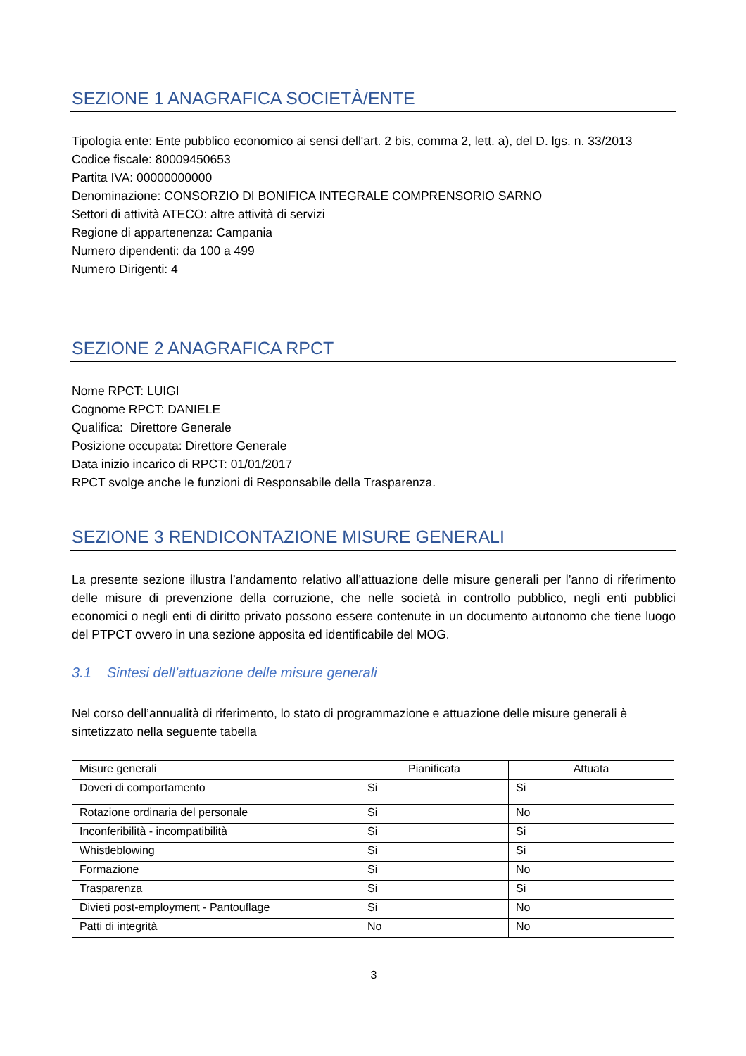SEZIONE 1 ANAGRAFICA SOCIETÀ/ENTE
Tipologia ente: Ente pubblico economico ai sensi dell'art. 2 bis, comma 2, lett. a), del D. lgs. n. 33/2013
Codice fiscale: 80009450653
Partita IVA: 00000000000
Denominazione: CONSORZIO DI BONIFICA INTEGRALE COMPRENSORIO SARNO
Settori di attività ATECO: altre attività di servizi
Regione di appartenenza: Campania
Numero dipendenti: da 100 a 499
Numero Dirigenti: 4
SEZIONE 2 ANAGRAFICA RPCT
Nome RPCT: LUIGI
Cognome RPCT: DANIELE
Qualifica: Direttore Generale
Posizione occupata: Direttore Generale
Data inizio incarico di RPCT: 01/01/2017
RPCT svolge anche le funzioni di Responsabile della Trasparenza.
SEZIONE 3 RENDICONTAZIONE MISURE GENERALI
La presente sezione illustra l’andamento relativo all’attuazione delle misure generali per l’anno di riferimento delle misure di prevenzione della corruzione, che nelle società in controllo pubblico, negli enti pubblici economici o negli enti di diritto privato possono essere contenute in un documento autonomo che tiene luogo del PTPCT ovvero in una sezione apposita ed identificabile del MOG.
3.1 Sintesi dell’attuazione delle misure generali
Nel corso dell’annualità di riferimento, lo stato di programmazione e attuazione delle misure generali è sintetizzato nella seguente tabella
| Misure generali | Pianificata | Attuata |
| --- | --- | --- |
| Doveri di comportamento | Si | Si |
| Rotazione ordinaria del personale | Si | No |
| Inconferibilità - incompatibilità | Si | Si |
| Whistleblowing | Si | Si |
| Formazione | Si | No |
| Trasparenza | Si | Si |
| Divieti post-employment - Pantouflage | Si | No |
| Patti di integrità | No | No |
3